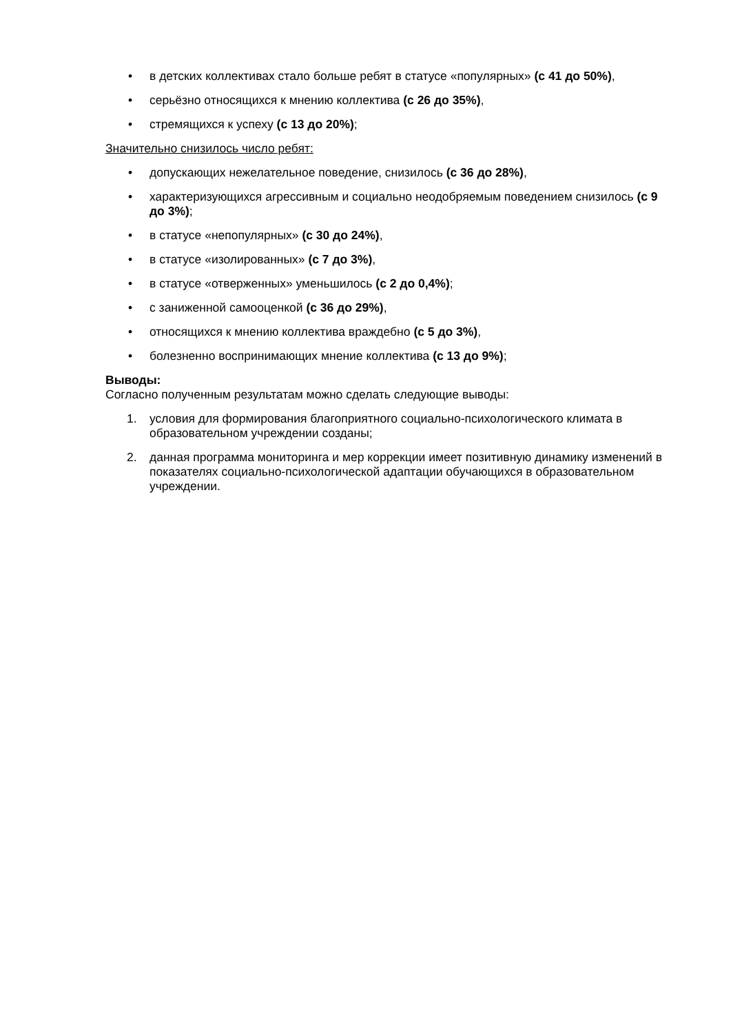• в детских коллективах стало больше ребят в статусе «популярных» (с 41 до 50%),
• серьёзно относящихся к мнению коллектива (с 26 до 35%),
• стремящихся к успеху (с 13 до 20%);
Значительно снизилось число ребят:
• допускающих нежелательное поведение, снизилось (с 36 до 28%),
• характеризующихся агрессивным и социально неодобряемым поведением снизилось (с 9 до 3%);
• в статусе «непопулярных» (с 30 до 24%),
• в статусе «изолированных» (с 7 до 3%),
• в статусе «отверженных» уменьшилось (с 2 до 0,4%);
• с заниженной самооценкой (с 36 до 29%),
• относящихся к мнению коллектива враждебно (с 5 до 3%),
• болезненно воспринимающих мнение коллектива (с 13 до 9%);
Выводы:
Согласно полученным результатам можно сделать следующие выводы:
1. условия для формирования благоприятного социально-психологического климата в образовательном учреждении созданы;
2. данная программа мониторинга и мер коррекции имеет позитивную динамику изменений в показателях социально-психологической адаптации обучающихся в образовательном учреждении.